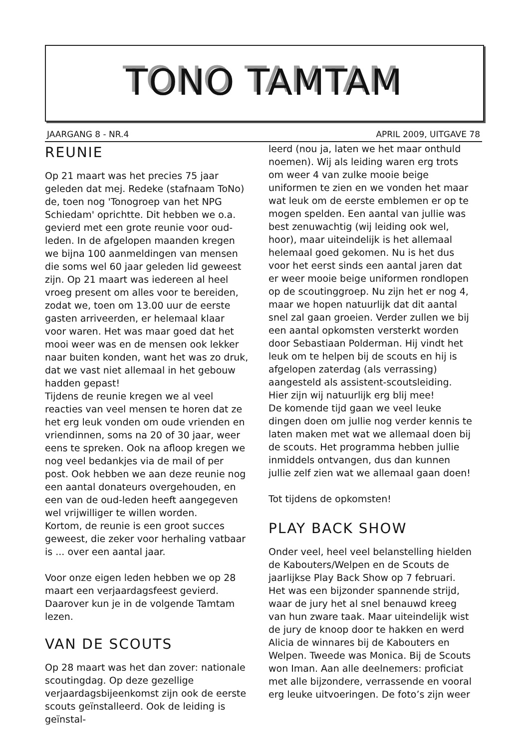TONO TAMTAM
JAARGANG 8 - NR.4 APRIL 2009, UITGAVE 78
REUNIE
Op 21 maart was het precies 75 jaar geleden dat mej. Redeke (stafnaam ToNo) de, toen nog 'Tonogroep van het NPG Schiedam' oprichtte. Dit hebben we o.a. gevierd met een grote reunie voor oud-leden. In de afgelopen maanden kregen we bijna 100 aanmeldingen van mensen die soms wel 60 jaar geleden lid geweest zijn. Op 21 maart was iedereen al heel vroeg present om alles voor te bereiden, zodat we, toen om 13.00 uur de eerste gasten arriveerden, er helemaal klaar voor waren. Het was maar goed dat het mooi weer was en de mensen ook lekker naar buiten konden, want het was zo druk, dat we vast niet allemaal in het gebouw hadden gepast!
Tijdens de reunie kregen we al veel reacties van veel mensen te horen dat ze het erg leuk vonden om oude vrienden en vriendinnen, soms na 20 of 30 jaar, weer eens te spreken. Ook na afloop kregen we nog veel bedankjes via de mail of per post. Ook hebben we aan deze reunie nog een aantal donateurs overgehouden, en een van de oud-leden heeft aangegeven wel vrijwilliger te willen worden.
Kortom, de reunie is een groot succes geweest, die zeker voor herhaling vatbaar is ... over een aantal jaar.
Voor onze eigen leden hebben we op 28 maart een verjaardagsfeest gevierd. Daarover kun je in de volgende Tamtam lezen.
VAN DE SCOUTS
Op 28 maart was het dan zover: nationale scoutingdag. Op deze gezellige verjaardagsbijeenkomst zijn ook de eerste scouts geïnstalleerd. Ook de leiding is geïnstal-
leerd (nou ja, laten we het maar onthuld noemen). Wij als leiding waren erg trots om weer 4 van zulke mooie beige uniformen te zien en we vonden het maar wat leuk om de eerste emblemen er op te mogen spelden. Een aantal van jullie was best zenuwachtig (wij leiding ook wel, hoor), maar uiteindelijk is het allemaal helemaal goed gekomen. Nu is het dus voor het eerst sinds een aantal jaren dat er weer mooie beige uniformen rondlopen op de scoutinggroep. Nu zijn het er nog 4, maar we hopen natuurlijk dat dit aantal snel zal gaan groeien. Verder zullen we bij een aantal opkomsten versterkt worden door Sebastiaan Polderman. Hij vindt het leuk om te helpen bij de scouts en hij is afgelopen zaterdag (als verrassing) aangesteld als assistent-scoutsleiding. Hier zijn wij natuurlijk erg blij mee!
De komende tijd gaan we veel leuke dingen doen om jullie nog verder kennis te laten maken met wat we allemaal doen bij de scouts. Het programma hebben jullie inmiddels ontvangen, dus dan kunnen jullie zelf zien wat we allemaal gaan doen!
Tot tijdens de opkomsten!
PLAY BACK SHOW
Onder veel, heel veel belanstelling hielden de Kabouters/Welpen en de Scouts de jaarlijkse Play Back Show op 7 februari. Het was een bijzonder spannende strijd, waar de jury het al snel benauwd kreeg van hun zware taak. Maar uiteindelijk wist de jury de knoop door te hakken en werd Alicia de winnares bij de Kabouters en Welpen. Tweede was Monica. Bij de Scouts won Iman. Aan alle deelnemers: proficiat met alle bijzondere, verrassende en vooral erg leuke uitvoeringen. De foto’s zijn weer